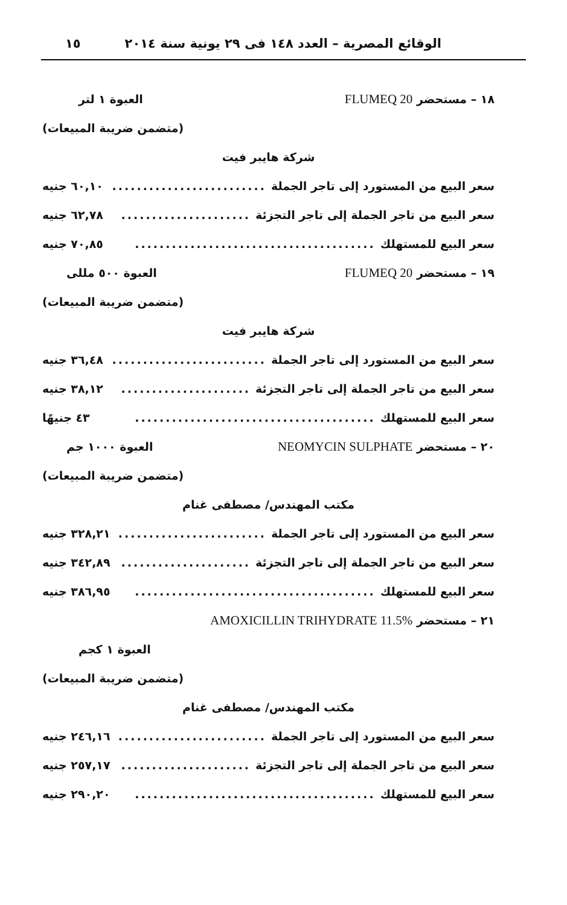الوقائع المصرية – العدد ١٤٨ فى ٢٩ يونية سنة ٢٠١٤ ١٥
١٨ – مستحضر FLUMEQ 20 العبوة ١ لتر
(متضمن ضريبة المبيعات)
شركة هايبر فيت
سعر البيع من المستورد إلى تاجر الجملة......................... ٦٠,١٠ جنيه
سعر البيع من تاجر الجملة إلى تاجر التجزئة..................... ٦٢,٧٨ جنيه
سعر البيع للمستهلك....................................... ٧٠,٨٥ جنيه
١٩ – مستحضر FLUMEQ 20 العبوة ٥٠٠ مللى
(متضمن ضريبة المبيعات)
شركة هايبر فيت
سعر البيع من المستورد إلى تاجر الجملة......................... ٣٦,٤٨ جنيه
سعر البيع من تاجر الجملة إلى تاجر التجزئة..................... ٣٨,١٢ جنيه
سعر البيع للمستهلك....................................... ٤٣ جنيهًا
٢٠ – مستحضر NEOMYCIN SULPHATE العبوة ١٠٠٠ جم
(متضمن ضريبة المبيعات)
مكتب المهندس/ مصطفى غنام
سعر البيع من المستورد إلى تاجر الجملة......................... ٣٢٨,٢١ جنيه
سعر البيع من تاجر الجملة إلى تاجر التجزئة..................... ٣٤٢,٨٩ جنيه
سعر البيع للمستهلك....................................... ٣٨٦,٩٥ جنيه
٢١ – مستحضر AMOXICILLIN TRIHYDRATE 11.5%
العبوة ١ كجم
(متضمن ضريبة المبيعات)
مكتب المهندس/ مصطفى غنام
سعر البيع من المستورد إلى تاجر الجملة......................... ٢٤٦,١٦ جنيه
سعر البيع من تاجر الجملة إلى تاجر التجزئة..................... ٢٥٧,١٧ جنيه
سعر البيع للمستهلك....................................... ٢٩٠,٢٠ جنيه